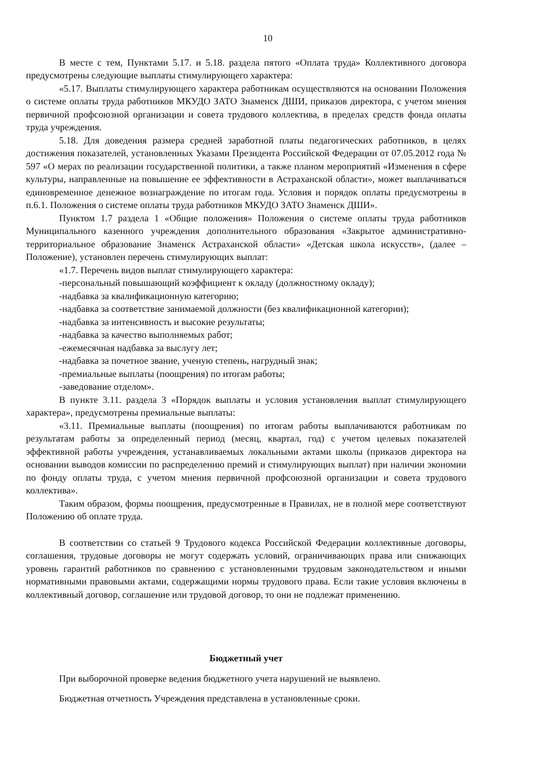10
В месте с тем, Пунктами 5.17. и 5.18. раздела пятого «Оплата труда» Коллективного договора предусмотрены следующие выплаты стимулирующего характера:
«5.17. Выплаты стимулирующего характера работникам осуществляются на основании Положения о системе оплаты труда работников МКУДО ЗАТО Знаменск ДШИ, приказов директора, с учетом мнения первичной профсоюзной организации и совета трудового коллектива, в пределах средств фонда оплаты труда учреждения.
5.18. Для доведения размера средней заработной платы педагогических работников, в целях достижения показателей, установленных Указами Президента Российской Федерации от 07.05.2012 года № 597 «О мерах по реализации государственной политики, а также планом мероприятий «Изменения в сфере культуры, направленные на повышение ее эффективности в Астраханской области», может выплачиваться единовременное денежное вознаграждение по итогам года. Условия и порядок оплаты предусмотрены в п.6.1. Положения о системе оплаты труда работников МКУДО ЗАТО Знаменск ДШИ».
Пунктом 1.7 раздела 1 «Общие положения» Положения о системе оплаты труда работников Муниципального казенного учреждения дополнительного образования «Закрытое административно-территориальное образование Знаменск Астраханской области» «Детская школа искусств», (далее – Положение), установлен перечень стимулирующих выплат:
«1.7. Перечень видов выплат стимулирующего характера:
-персональный повышающий коэффициент к окладу (должностному окладу);
-надбавка за квалификационную категорию;
-надбавка за соответствие занимаемой должности (без квалификационной категории);
-надбавка за интенсивность и высокие результаты;
-надбавка за качество выполняемых работ;
-ежемесячная надбавка за выслугу лет;
-надбавка за почетное звание, ученую степень, нагрудный знак;
-премиальные выплаты (поощрения) по итогам работы;
-заведование отделом».
В пункте 3.11. раздела 3 «Порядок выплаты и условия установления выплат стимулирующего характера», предусмотрены премиальные выплаты:
«3.11. Премиальные выплаты (поощрения) по итогам работы выплачиваются работникам по результатам работы за определенный период (месяц, квартал, год) с учетом целевых показателей эффективной работы учреждения, устанавливаемых локальными актами школы (приказов директора на основании выводов комиссии по распределению премий и стимулирующих выплат) при наличии экономии по фонду оплаты труда, с учетом мнения первичной профсоюзной организации и совета трудового коллектива».
Таким образом, формы поощрения, предусмотренные в Правилах, не в полной мере соответствуют Положению об оплате труда.
В соответствии со статьей 9 Трудового кодекса Российской Федерации коллективные договоры, соглашения, трудовые договоры не могут содержать условий, ограничивающих права или снижающих уровень гарантий работников по сравнению с установленными трудовым законодательством и иными нормативными правовыми актами, содержащими нормы трудового права. Если такие условия включены в коллективный договор, соглашение или трудовой договор, то они не подлежат применению.
Бюджетный учет
При выборочной проверке ведения бюджетного учета нарушений не выявлено.
Бюджетная отчетность Учреждения представлена в установленные сроки.